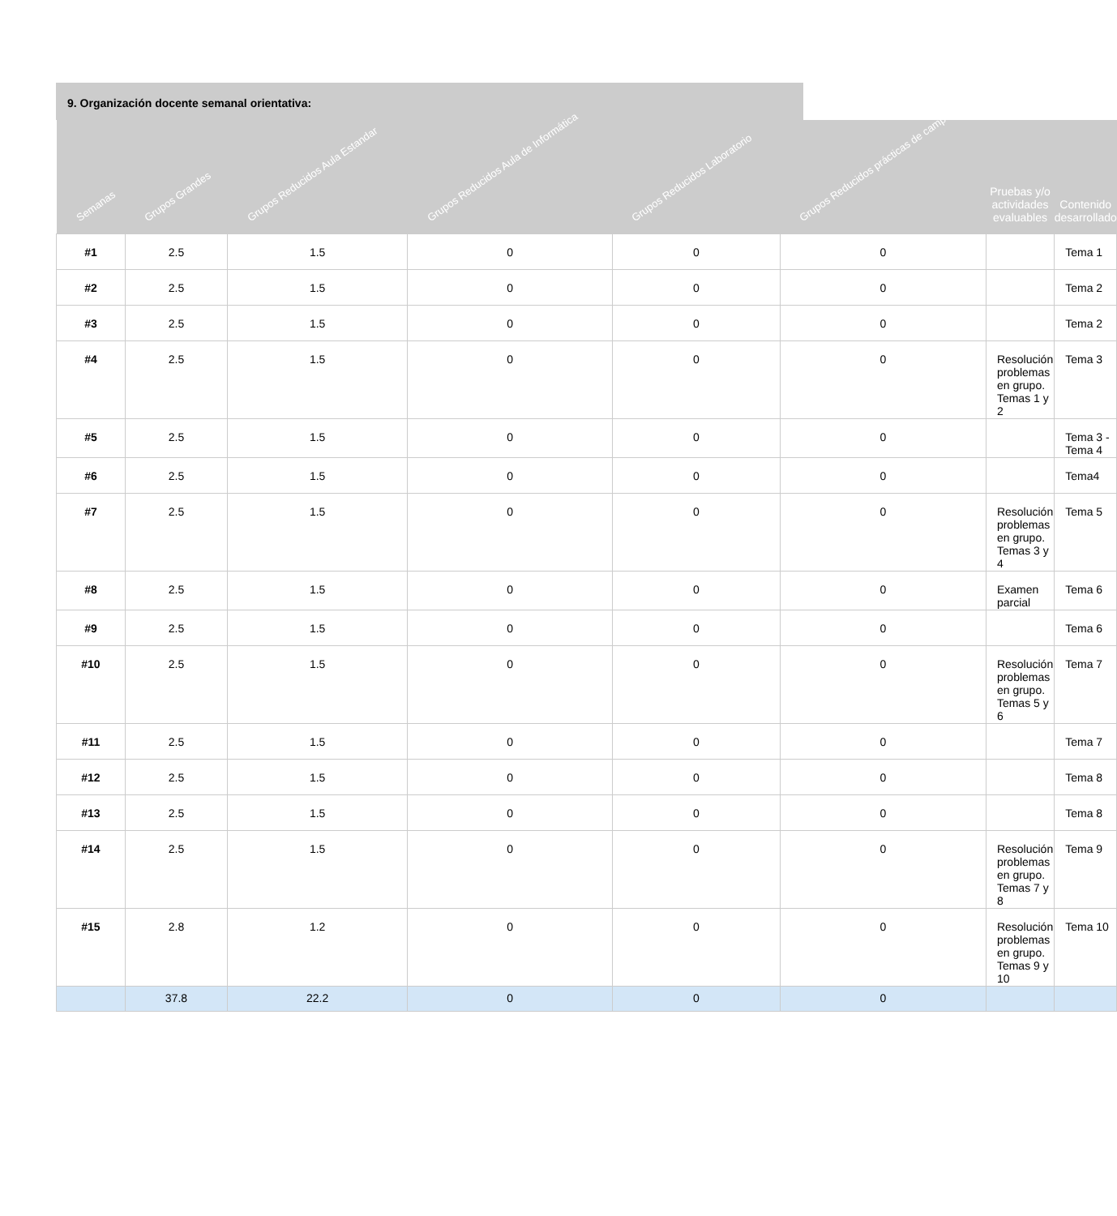9. Organización docente semanal orientativa:
| Semanas | Grupos Grandes | Grupos Reducidos Aula Estandar | Grupos Reducidos Aula de Informática | Grupos Reducidos Laboratorio | Grupos Reducidos prácticas de campo | Pruebas y/o actividades evaluables | Contenido desarrollado |
| --- | --- | --- | --- | --- | --- | --- | --- |
| #1 | 2.5 | 1.5 | 0 | 0 | 0 | | Tema 1 |
| #2 | 2.5 | 1.5 | 0 | 0 | 0 | | Tema 2 |
| #3 | 2.5 | 1.5 | 0 | 0 | 0 | | Tema 2 |
| #4 | 2.5 | 1.5 | 0 | 0 | 0 | Resolución problemas en grupo. Temas 1 y 2 | Tema 3 |
| #5 | 2.5 | 1.5 | 0 | 0 | 0 | | Tema 3 -Tema 4 |
| #6 | 2.5 | 1.5 | 0 | 0 | 0 | | Tema4 |
| #7 | 2.5 | 1.5 | 0 | 0 | 0 | Resolución problemas en grupo. Temas 3 y 4 | Tema 5 |
| #8 | 2.5 | 1.5 | 0 | 0 | 0 | Examen parcial | Tema 6 |
| #9 | 2.5 | 1.5 | 0 | 0 | 0 | | Tema 6 |
| #10 | 2.5 | 1.5 | 0 | 0 | 0 | Resolución problemas en grupo. Temas 5 y 6 | Tema 7 |
| #11 | 2.5 | 1.5 | 0 | 0 | 0 | | Tema 7 |
| #12 | 2.5 | 1.5 | 0 | 0 | 0 | | Tema 8 |
| #13 | 2.5 | 1.5 | 0 | 0 | 0 | | Tema 8 |
| #14 | 2.5 | 1.5 | 0 | 0 | 0 | Resolución problemas en grupo. Temas 7 y 8 | Tema 9 |
| #15 | 2.8 | 1.2 | 0 | 0 | 0 | Resolución problemas en grupo. Temas 9 y 10 | Tema 10 |
| | 37.8 | 22.2 | 0 | 0 | 0 | | |